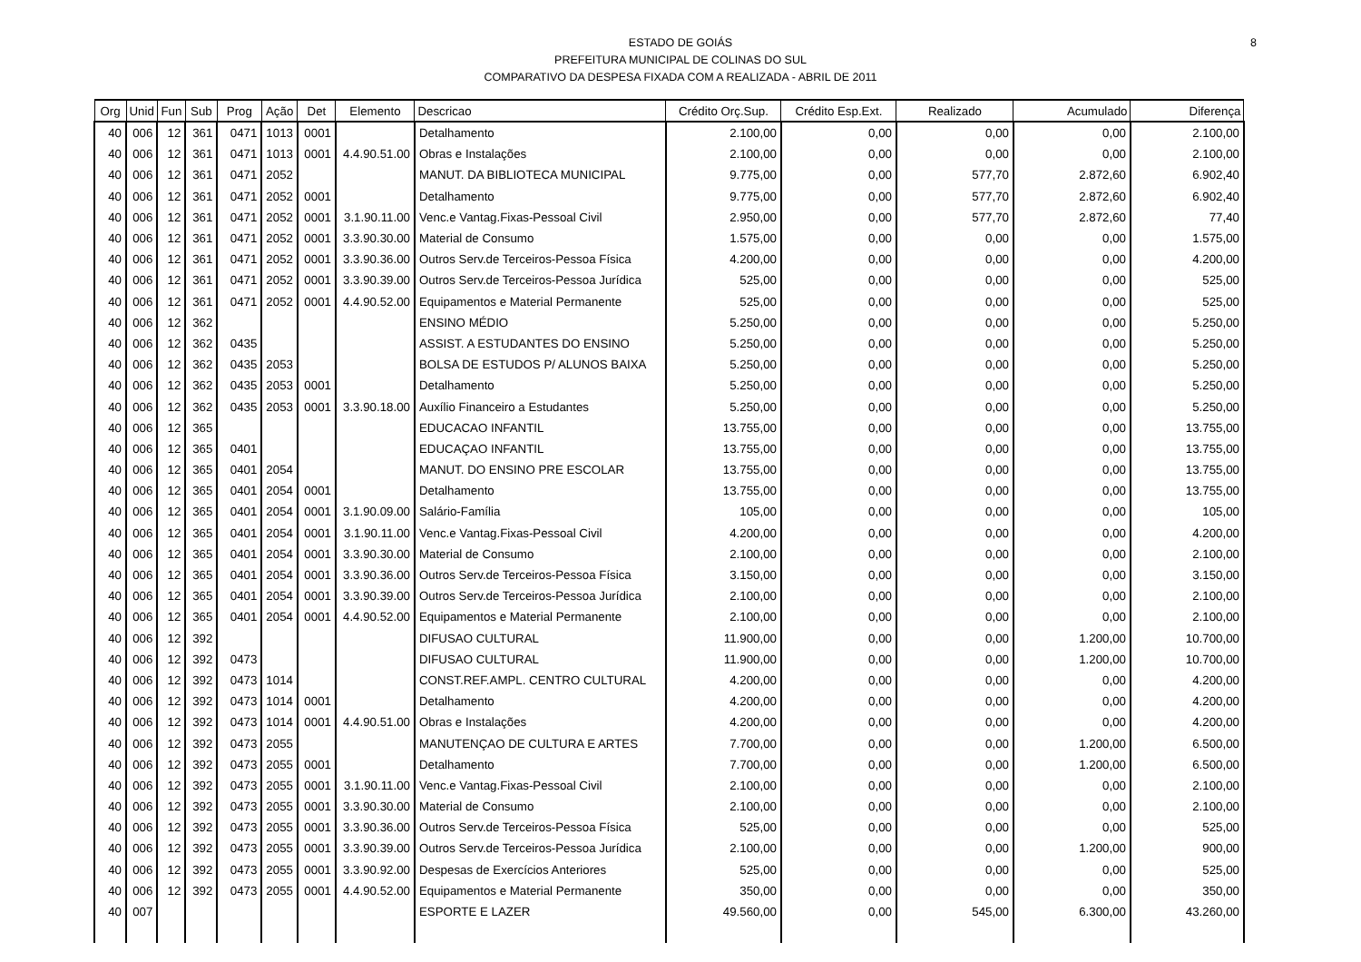8 ESTADO DE GOIÁS
PREFEITURA MUNICIPAL DE COLINAS DO SUL
COMPARATIVO DA DESPESA FIXADA COM A REALIZADA - ABRIL DE 2011
| Org | Unid | Fun | Sub | Prog | Ação | Det | Elemento | Descricao | Crédito Orç.Sup. | Crédito Esp.Ext. | Realizado | Acumulado | Diferença |
| --- | --- | --- | --- | --- | --- | --- | --- | --- | --- | --- | --- | --- | --- |
| 40 | 006 | 12 | 361 | 0471 | 1013 | 0001 | | Detalhamento | 2.100,00 | 0,00 | 0,00 | 0,00 | 2.100,00 |
| 40 | 006 | 12 | 361 | 0471 | 1013 | 0001 | 4.4.90.51.00 | Obras e Instalações | 2.100,00 | 0,00 | 0,00 | 0,00 | 2.100,00 |
| 40 | 006 | 12 | 361 | 0471 | 2052 | | | MANUT. DA BIBLIOTECA MUNICIPAL | 9.775,00 | 0,00 | 577,70 | 2.872,60 | 6.902,40 |
| 40 | 006 | 12 | 361 | 0471 | 2052 | 0001 | | Detalhamento | 9.775,00 | 0,00 | 577,70 | 2.872,60 | 6.902,40 |
| 40 | 006 | 12 | 361 | 0471 | 2052 | 0001 | 3.1.90.11.00 | Venc.e Vantag.Fixas-Pessoal Civil | 2.950,00 | 0,00 | 577,70 | 2.872,60 | 77,40 |
| 40 | 006 | 12 | 361 | 0471 | 2052 | 0001 | 3.3.90.30.00 | Material de Consumo | 1.575,00 | 0,00 | 0,00 | 0,00 | 1.575,00 |
| 40 | 006 | 12 | 361 | 0471 | 2052 | 0001 | 3.3.90.36.00 | Outros Serv.de Terceiros-Pessoa Física | 4.200,00 | 0,00 | 0,00 | 0,00 | 4.200,00 |
| 40 | 006 | 12 | 361 | 0471 | 2052 | 0001 | 3.3.90.39.00 | Outros Serv.de Terceiros-Pessoa Jurídica | 525,00 | 0,00 | 0,00 | 0,00 | 525,00 |
| 40 | 006 | 12 | 361 | 0471 | 2052 | 0001 | 4.4.90.52.00 | Equipamentos e Material Permanente | 525,00 | 0,00 | 0,00 | 0,00 | 525,00 |
| 40 | 006 | 12 | 362 | | | | | ENSINO MÉDIO | 5.250,00 | 0,00 | 0,00 | 0,00 | 5.250,00 |
| 40 | 006 | 12 | 362 | 0435 | | | | ASSIST. A ESTUDANTES DO ENSINO | 5.250,00 | 0,00 | 0,00 | 0,00 | 5.250,00 |
| 40 | 006 | 12 | 362 | 0435 | 2053 | | | BOLSA DE ESTUDOS P/ ALUNOS BAIXA | 5.250,00 | 0,00 | 0,00 | 0,00 | 5.250,00 |
| 40 | 006 | 12 | 362 | 0435 | 2053 | 0001 | | Detalhamento | 5.250,00 | 0,00 | 0,00 | 0,00 | 5.250,00 |
| 40 | 006 | 12 | 362 | 0435 | 2053 | 0001 | 3.3.90.18.00 | Auxílio Financeiro a Estudantes | 5.250,00 | 0,00 | 0,00 | 0,00 | 5.250,00 |
| 40 | 006 | 12 | 365 | | | | | EDUCACAO INFANTIL | 13.755,00 | 0,00 | 0,00 | 0,00 | 13.755,00 |
| 40 | 006 | 12 | 365 | 0401 | | | | EDUCAÇAO INFANTIL | 13.755,00 | 0,00 | 0,00 | 0,00 | 13.755,00 |
| 40 | 006 | 12 | 365 | 0401 | 2054 | | | MANUT. DO ENSINO PRE ESCOLAR | 13.755,00 | 0,00 | 0,00 | 0,00 | 13.755,00 |
| 40 | 006 | 12 | 365 | 0401 | 2054 | 0001 | | Detalhamento | 13.755,00 | 0,00 | 0,00 | 0,00 | 13.755,00 |
| 40 | 006 | 12 | 365 | 0401 | 2054 | 0001 | 3.1.90.09.00 | Salário-Família | 105,00 | 0,00 | 0,00 | 0,00 | 105,00 |
| 40 | 006 | 12 | 365 | 0401 | 2054 | 0001 | 3.1.90.11.00 | Venc.e Vantag.Fixas-Pessoal Civil | 4.200,00 | 0,00 | 0,00 | 0,00 | 4.200,00 |
| 40 | 006 | 12 | 365 | 0401 | 2054 | 0001 | 3.3.90.30.00 | Material de Consumo | 2.100,00 | 0,00 | 0,00 | 0,00 | 2.100,00 |
| 40 | 006 | 12 | 365 | 0401 | 2054 | 0001 | 3.3.90.36.00 | Outros Serv.de Terceiros-Pessoa Física | 3.150,00 | 0,00 | 0,00 | 0,00 | 3.150,00 |
| 40 | 006 | 12 | 365 | 0401 | 2054 | 0001 | 3.3.90.39.00 | Outros Serv.de Terceiros-Pessoa Jurídica | 2.100,00 | 0,00 | 0,00 | 0,00 | 2.100,00 |
| 40 | 006 | 12 | 365 | 0401 | 2054 | 0001 | 4.4.90.52.00 | Equipamentos e Material Permanente | 2.100,00 | 0,00 | 0,00 | 0,00 | 2.100,00 |
| 40 | 006 | 12 | 392 | | | | | DIFUSAO CULTURAL | 11.900,00 | 0,00 | 0,00 | 1.200,00 | 10.700,00 |
| 40 | 006 | 12 | 392 | 0473 | | | | DIFUSAO CULTURAL | 11.900,00 | 0,00 | 0,00 | 1.200,00 | 10.700,00 |
| 40 | 006 | 12 | 392 | 0473 | 1014 | | | CONST.REF.AMPL. CENTRO CULTURAL | 4.200,00 | 0,00 | 0,00 | 0,00 | 4.200,00 |
| 40 | 006 | 12 | 392 | 0473 | 1014 | 0001 | | Detalhamento | 4.200,00 | 0,00 | 0,00 | 0,00 | 4.200,00 |
| 40 | 006 | 12 | 392 | 0473 | 1014 | 0001 | 4.4.90.51.00 | Obras e Instalações | 4.200,00 | 0,00 | 0,00 | 0,00 | 4.200,00 |
| 40 | 006 | 12 | 392 | 0473 | 2055 | | | MANUTENÇAO DE CULTURA E ARTES | 7.700,00 | 0,00 | 0,00 | 1.200,00 | 6.500,00 |
| 40 | 006 | 12 | 392 | 0473 | 2055 | 0001 | | Detalhamento | 7.700,00 | 0,00 | 0,00 | 1.200,00 | 6.500,00 |
| 40 | 006 | 12 | 392 | 0473 | 2055 | 0001 | 3.1.90.11.00 | Venc.e Vantag.Fixas-Pessoal Civil | 2.100,00 | 0,00 | 0,00 | 0,00 | 2.100,00 |
| 40 | 006 | 12 | 392 | 0473 | 2055 | 0001 | 3.3.90.30.00 | Material de Consumo | 2.100,00 | 0,00 | 0,00 | 0,00 | 2.100,00 |
| 40 | 006 | 12 | 392 | 0473 | 2055 | 0001 | 3.3.90.36.00 | Outros Serv.de Terceiros-Pessoa Física | 525,00 | 0,00 | 0,00 | 0,00 | 525,00 |
| 40 | 006 | 12 | 392 | 0473 | 2055 | 0001 | 3.3.90.39.00 | Outros Serv.de Terceiros-Pessoa Jurídica | 2.100,00 | 0,00 | 0,00 | 1.200,00 | 900,00 |
| 40 | 006 | 12 | 392 | 0473 | 2055 | 0001 | 3.3.90.92.00 | Despesas de Exercícios Anteriores | 525,00 | 0,00 | 0,00 | 0,00 | 525,00 |
| 40 | 006 | 12 | 392 | 0473 | 2055 | 0001 | 4.4.90.52.00 | Equipamentos e Material Permanente | 350,00 | 0,00 | 0,00 | 0,00 | 350,00 |
| 40 | 007 | | | | | | | ESPORTE E LAZER | 49.560,00 | 0,00 | 545,00 | 6.300,00 | 43.260,00 |